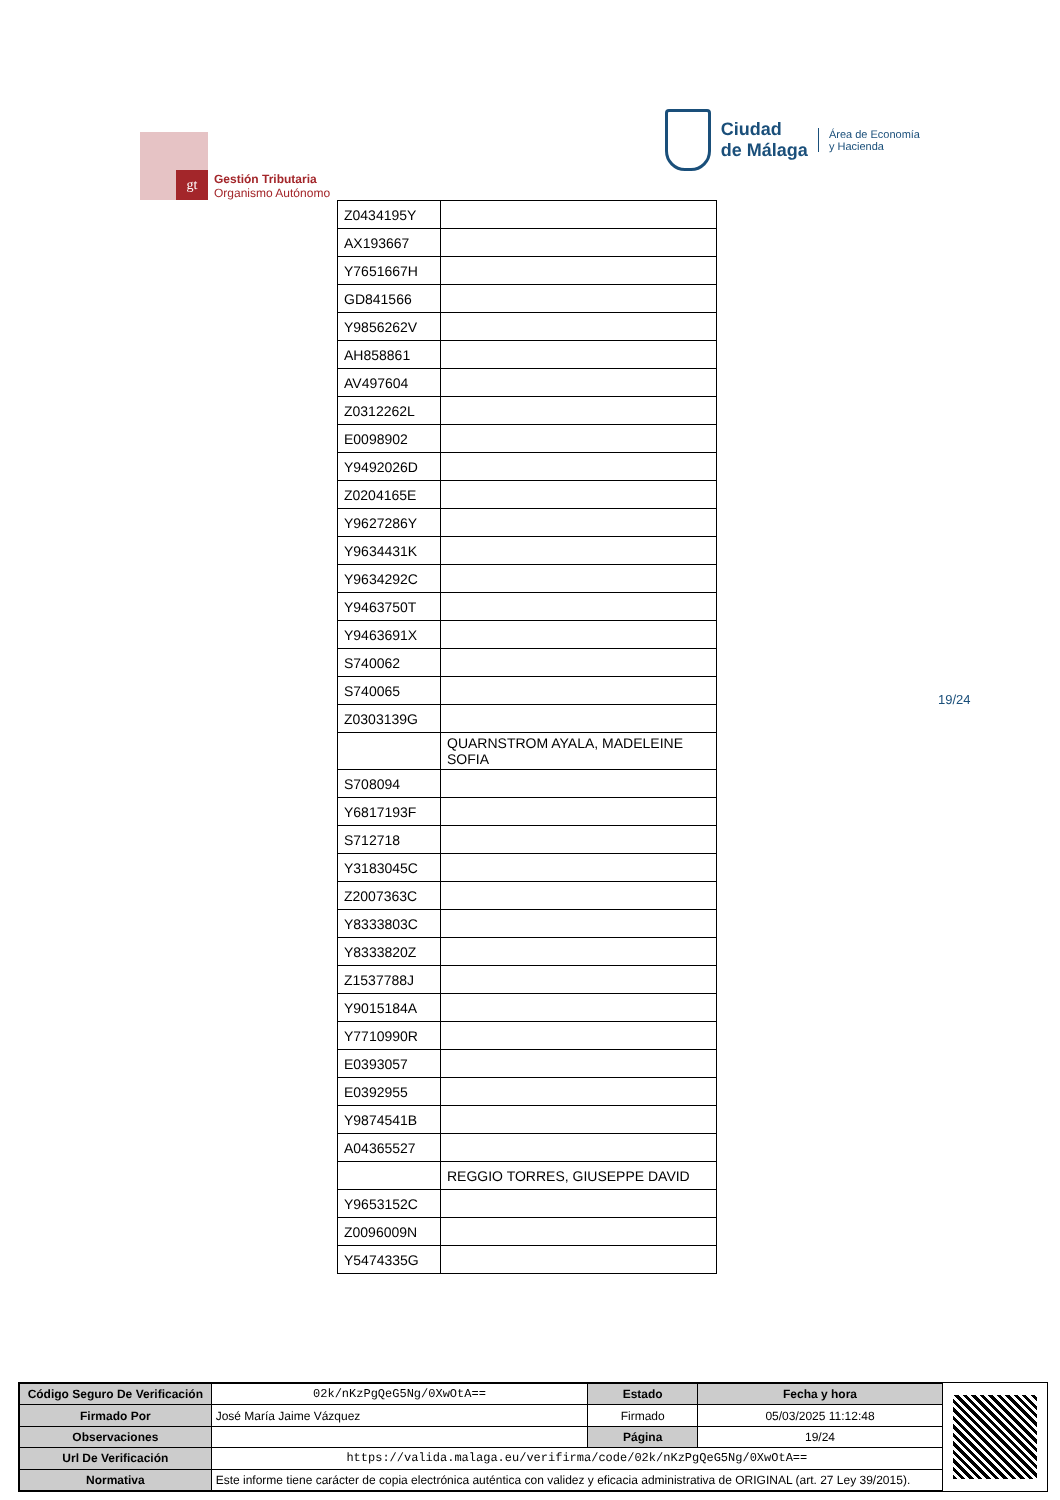gt
Gestión Tributaria
Organismo Autónomo
Ciudad
de Málaga
Área de Economía
y Hacienda
| Z0434195Y | |
| AX193667 | |
| Y7651667H | |
| GD841566 | |
| Y9856262V | |
| AH858861 | |
| AV497604 | |
| Z0312262L | |
| E0098902 | |
| Y9492026D | |
| Z0204165E | |
| Y9627286Y | |
| Y9634431K | |
| Y9634292C | |
| Y9463750T | |
| Y9463691X | |
| S740062 | |
| S740065 | |
| Z0303139G | |
| | QUARNSTROM AYALA, MADELEINE SOFIA |
| S708094 | |
| Y6817193F | |
| S712718 | |
| Y3183045C | |
| Z2007363C | |
| Y8333803C | |
| Y8333820Z | |
| Z1537788J | |
| Y9015184A | |
| Y7710990R | |
| E0393057 | |
| E0392955 | |
| Y9874541B | |
| A04365527 | |
| | REGGIO TORRES, GIUSEPPE DAVID |
| Y9653152C | |
| Z0096009N | |
| Y5474335G | |
19/24
| Código Seguro De Verificación | 02k/nKzPgQeG5Ng/0XwOtA== | Estado | Fecha y hora |
| Firmado Por | José María Jaime Vázquez | Firmado | 05/03/2025 11:12:48 |
| Observaciones | | Página | 19/24 |
| Url De Verificación | https://valida.malaga.eu/verifirma/code/02k/nKzPgQeG5Ng/0XwOtA== | | |
| Normativa | Este informe tiene carácter de copia electrónica auténtica con validez y eficacia administrativa de ORIGINAL (art. 27 Ley 39/2015). | | |